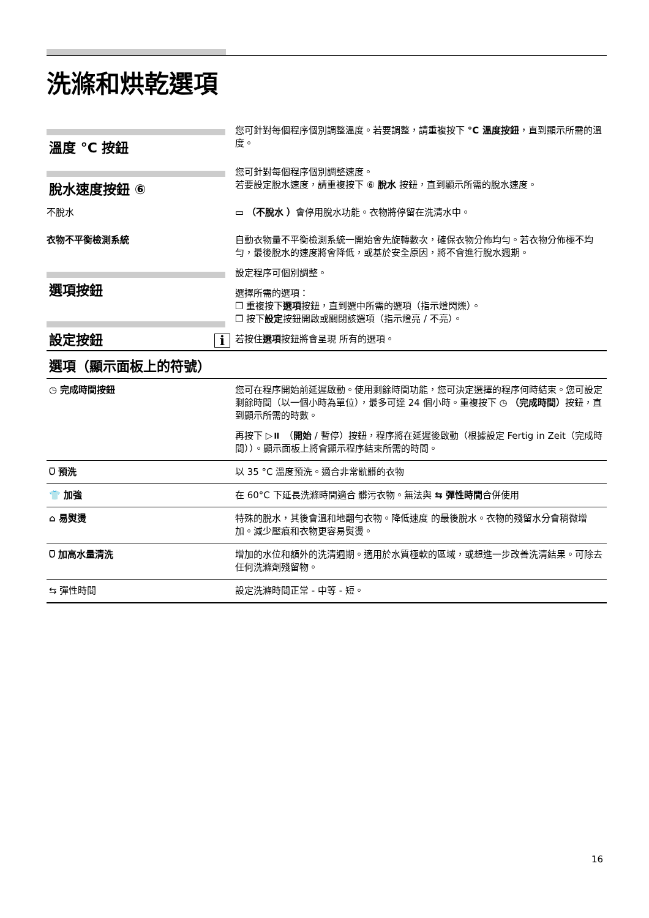洗滌和烘乾選項
溫度 °C 按鈕
您可針對每個程序個別調整溫度。若要調整，請重複按下 °C 溫度按鈕，直到顯示所需的溫度。
脫水速度按鈕 ⑥
您可針對每個程序個別調整速度。
若要設定脫水速度，請重複按下 ⑥ 脫水 按鈕，直到顯示所需的脫水速度。
不脫水 ▭ （不脫水 ）會停用脫水功能。衣物將停留在洗清水中。
衣物不平衡檢測系統 自動衣物量不平衡檢測系統一開始會先旋轉數次，確保衣物分佈均勻。若衣物分佈極不均勻，最後脫水的速度將會降低，或基於安全原因，將不會進行脫水週期。
選項按鈕
設定按鈕 i
設定程序可個別調整。
選擇所需的選項：
❒ 重複按下選項按鈕，直到選中所需的選項（指示燈閃爍）。
❒ 按下設定按鈕開啟或關閉該選項（指示燈亮 / 不亮）。
若按住選項按鈕將會呈現 所有的選項。
選項（顯示面板上的符號）
| ◷ 完成時間按鈕 | 您可在程序開始前延遲啟動。使用剩餘時間功能，您可決定選擇的程序何時結束。您可設定剩餘時間（以一個小時為單位），最多可達 24 個小時。重複按下 ◷ （完成時間） 按鈕，直到顯示所需的時數。 再按下 ▷⏸ （ 開始 / 暫停）按鈕，程序將在延遲後啟動（根據設定 Fertig in Zeit（完成時間））。顯示面板上將會顯示程序結束所需的時間。 |
| ⩂ 預洗 | 以 35 °C 溫度預洗。適合非常骯髒的衣物 |
| 👕 加強 | 在 60°C 下延長洗滌時間適合 髒污衣物。無法與 ⇆ 彈性時間 合併使用 |
| ⌂ 易熨燙 | 特殊的脫水，其後會溫和地翻勻衣物。降低速度 的最後脫水。衣物的殘留水分會稍微增加。減少壓痕和衣物更容易熨燙。 |
| ⩂ 加高水量清洗 | 增加的水位和額外的洗清週期。適用於水質極軟的區域，或想進一步改善洗清結果。可除去任何洗滌劑殘留物。 |
| ⇆ 彈性時間 | 設定洗滌時間正常 - 中等 - 短。 |
16